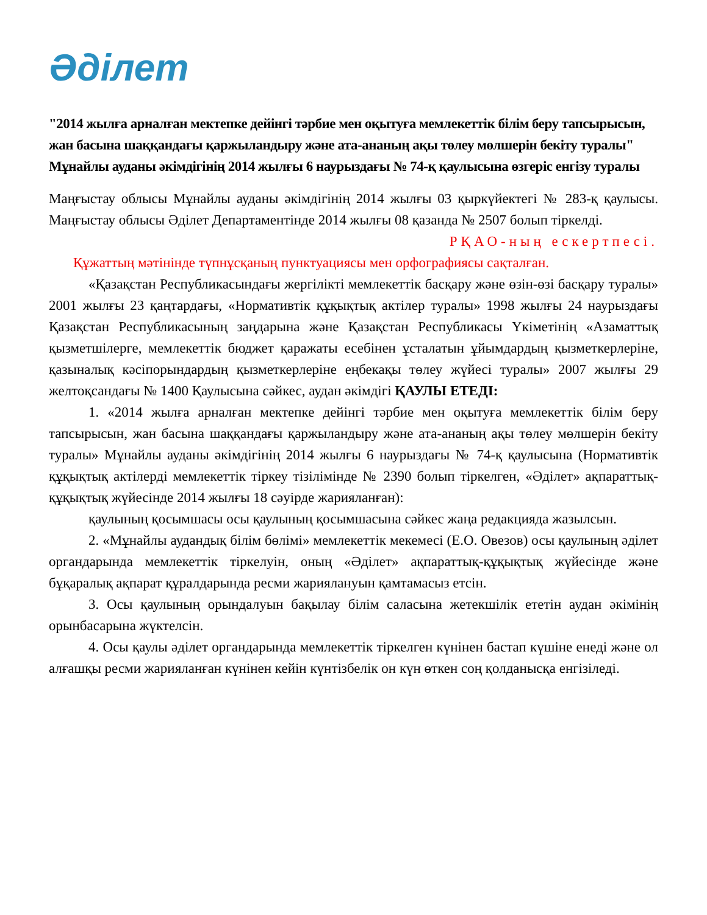Әділет
"2014 жылға арналған мектепке дейінгі тәрбие мен оқытуға мемлекеттік білім беру тапсырысын, жан басына шаққандағы қаржыландыру және ата-ананың ақы төлеу мөлшерін бекіту туралы" Мұнайлы ауданы әкімдігінің 2014 жылғы 6 наурыздағы № 74-қ қаулысына өзгеріс енгізу туралы
Маңғыстау облысы Мұнайлы ауданы әкімдігінің 2014 жылғы 03 қыркүйектегі № 283-қ қаулысы. Маңғыстау облысы Әділет Департаментінде 2014 жылғы 08 қазанда № 2507 болып тіркелді.
РҚАО-ның ескертпесі.
Құжаттың мәтінінде түпнұсқаның пунктуациясы мен орфографиясы сақталған.
«Қазақстан Республикасындағы жергілікті мемлекеттік басқару және өзін-өзі басқару туралы» 2001 жылғы 23 қаңтардағы, «Нормативтік құқықтық актілер туралы» 1998 жылғы 24 наурыздағы Қазақстан Республикасының заңдарына және Қазақстан Республикасы Үкіметінің «Азаматтық қызметшілерге, мемлекеттік бюджет қаражаты есебінен ұсталатын ұйымдардың қызметкерлеріне, қазыналық кәсіпорындардың қызметкерлеріне еңбекақы төлеу жүйесі туралы» 2007 жылғы 29 желтоқсандағы № 1400 Қаулысына сәйкес, аудан әкімдігі ҚАУЛЫ ЕТЕДІ:
1. «2014 жылға арналған мектепке дейінгі тәрбие мен оқытуға мемлекеттік білім беру тапсырысын, жан басына шаққандағы қаржыландыру және ата-ананың ақы төлеу мөлшерін бекіту туралы» Мұнайлы ауданы әкімдігінің 2014 жылғы 6 наурыздағы № 74-қ қаулысына (Нормативтік құқықтық актілерді мемлекеттік тіркеу тізілімінде № 2390 болып тіркелген, «Әділет» ақпараттық-құқықтық жүйесінде 2014 жылғы 18 сәуірде жарияланған):
қаулының қосымшасы осы қаулының қосымшасына сәйкес жаңа редакцияда жазылсын.
2. «Мұнайлы аудандық білім бөлімі» мемлекеттік мекемесі (Е.О. Овезов) осы қаулының әділет органдарында мемлекеттік тіркелуін, оның «Әділет» ақпараттық-құқықтық жүйесінде және бұқаралық ақпарат құралдарында ресми жариялануын қамтамасыз етсін.
3. Осы қаулының орындалуын бақылау білім саласына жетекшілік ететін аудан әкімінің орынбасарына жүктелсін.
4. Осы қаулы әділет органдарында мемлекеттік тіркелген күнінен бастап күшіне енеді және ол алғашқы ресми жарияланған күнінен кейін күнтізбелік он күн өткен соң қолданысқа енгізіледі.